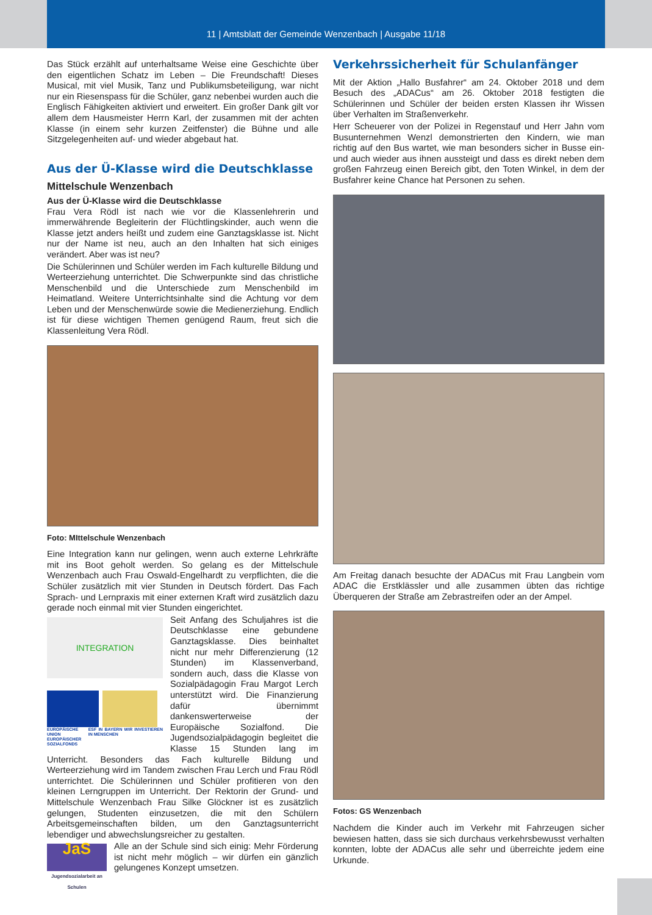11 | Amtsblatt der Gemeinde Wenzenbach | Ausgabe 11/18
Das Stück erzählt auf unterhaltsame Weise eine Geschichte über den eigentlichen Schatz im Leben – Die Freundschaft! Dieses Musical, mit viel Musik, Tanz und Publikumsbeteiligung, war nicht nur ein Riesenspass für die Schüler, ganz nebenbei wurden auch die Englisch Fähigkeiten aktiviert und erweitert. Ein großer Dank gilt vor allem dem Hausmeister Herrn Karl, der zusammen mit der achten Klasse (in einem sehr kurzen Zeitfenster) die Bühne und alle Sitzgelegenheiten auf- und wieder abgebaut hat.
Aus der Ü-Klasse wird die Deutschklasse
Mittelschule Wenzenbach
Aus der Ü-Klasse wird die Deutschklasse
Frau Vera Rödl ist nach wie vor die Klassenlehrerin und immerwährende Begleiterin der Flüchtlingskinder, auch wenn die Klasse jetzt anders heißt und zudem eine Ganztagsklasse ist. Nicht nur der Name ist neu, auch an den Inhalten hat sich einiges verändert. Aber was ist neu?
Die Schülerinnen und Schüler werden im Fach kulturelle Bildung und Werteerziehung unterrichtet. Die Schwerpunkte sind das christliche Menschenbild und die Unterschiede zum Menschenbild im Heimatland. Weitere Unterrichtsinhalte sind die Achtung vor dem Leben und der Menschenwürde sowie die Medienerziehung. Endlich ist für diese wichtigen Themen genügend Raum, freut sich die Klassenleitung Vera Rödl.
Foto: MIttelschule Wenzenbach
Eine Integration kann nur gelingen, wenn auch externe Lehrkräfte mit ins Boot geholt werden. So gelang es der Mittelschule Wenzenbach auch Frau Oswald-Engelhardt zu verpflichten, die die Schüler zusätzlich mit vier Stunden in Deutsch fördert. Das Fach Sprach- und Lernpraxis mit einer externen Kraft wird zusätzlich dazu gerade noch einmal mit vier Stunden eingerichtet.
INTEGRATION
EUROPÄISCHE UNION EUROPÄISCHER SOZIALFONDS ESF IN BAYERN WIR INVESTIEREN IN MENSCHEN
Seit Anfang des Schuljahres ist die Deutschklasse eine gebundene Ganztagsklasse. Dies beinhaltet nicht nur mehr Differenzierung (12 Stunden) im Klassenverband, sondern auch, dass die Klasse von Sozialpädagogin Frau Margot Lerch unterstützt wird. Die Finanzierung dafür übernimmt dankenswerterweise der Europäische Sozialfond. Die Jugendsozialpädagogin begleitet die Klasse 15 Stunden lang im Unterricht. Besonders das Fach kulturelle Bildung und Werteerziehung wird im Tandem zwischen Frau Lerch und Frau Rödl unterrichtet. Die Schülerinnen und Schüler profitieren von den kleinen Lerngruppen im Unterricht. Der Rektorin der Grund- und Mittelschule Wenzenbach Frau Silke Glöckner ist es zusätzlich gelungen, Studenten einzusetzen, die mit den Schülern Arbeitsgemeinschaften bilden, um den Ganztagsunterricht lebendiger und abwechslungsreicher zu gestalten.
JaS
Jugendsozialarbeit an Schulen
Alle an der Schule sind sich einig: Mehr Förderung ist nicht mehr möglich – wir dürfen ein gänzlich gelungenes Konzept umsetzen.
Verkehrssicherheit für Schulanfänger
Mit der Aktion „Hallo Busfahrer“ am 24. Oktober 2018 und dem Besuch des „ADACus“ am 26. Oktober 2018 festigten die Schülerinnen und Schüler der beiden ersten Klassen ihr Wissen über Verhalten im Straßenverkehr.
Herr Scheuerer von der Polizei in Regenstauf und Herr Jahn vom Busunternehmen Wenzl demonstrierten den Kindern, wie man richtig auf den Bus wartet, wie man besonders sicher in Busse ein- und auch wieder aus ihnen aussteigt und dass es direkt neben dem großen Fahrzeug einen Bereich gibt, den Toten Winkel, in dem der Busfahrer keine Chance hat Personen zu sehen.
Am Freitag danach besuchte der ADACus mit Frau Langbein vom ADAC die Erstklässler und alle zusammen übten das richtige Überqueren der Straße am Zebrastreifen oder an der Ampel.
Fotos: GS Wenzenbach
Nachdem die Kinder auch im Verkehr mit Fahrzeugen sicher bewiesen hatten, dass sie sich durchaus verkehrsbewusst verhalten konnten, lobte der ADACus alle sehr und überreichte jedem eine Urkunde.